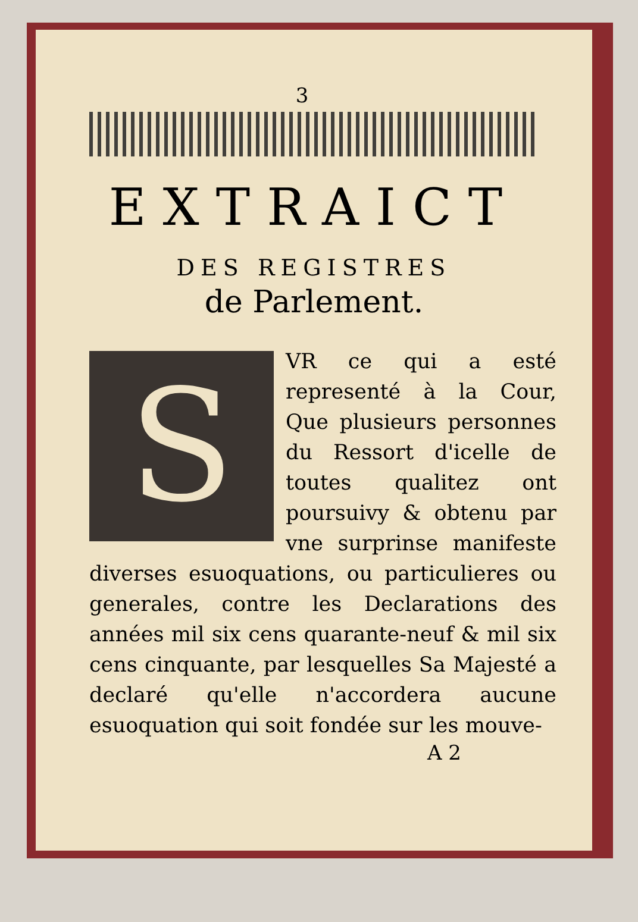3
EXTRAICT
DES REGISTRES
de Parlement.
S
VR ce qui a esté representé à la Cour, Que plusieurs personnes du Ressort d'icelle de toutes qualitez ont poursuivy & obtenu par vne surprinse manifeste diverses esuoquations, ou particulieres ou generales, contre les Declarations des années mil six cens quarante-neuf & mil six cens cinquante, par lesquelles Sa Majesté a declaré qu'elle n'accordera aucune esuoquation qui soit fondée sur les mouve-
A 2